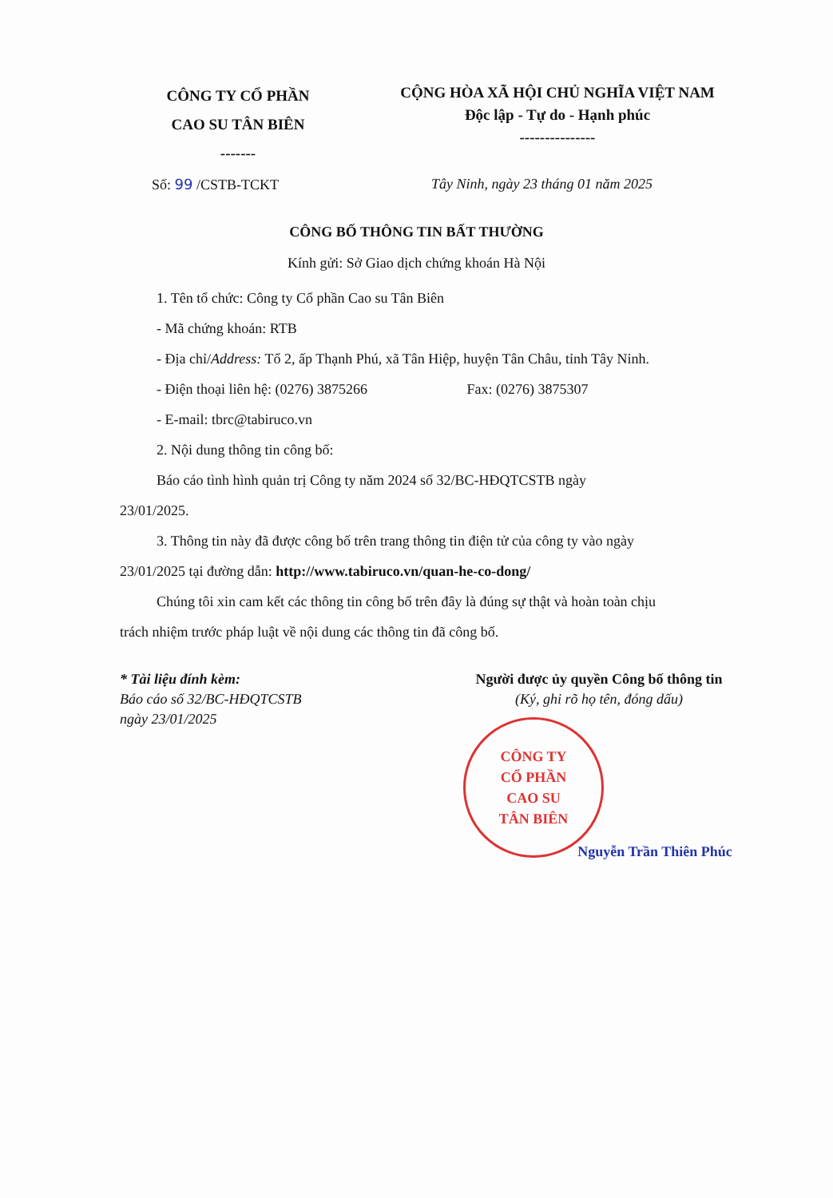CÔNG TY CỔ PHẦN
CAO SU TÂN BIÊN
-------
CỘNG HÒA XÃ HỘI CHỦ NGHĨA VIỆT NAM
Độc lập - Tự do - Hạnh phúc
---------------
Số: 99 /CSTB-TCKT Tây Ninh, ngày 23 tháng 01 năm 2025
CÔNG BỐ THÔNG TIN BẤT THƯỜNG
Kính gửi: Sở Giao dịch chứng khoán Hà Nội
1. Tên tổ chức: Công ty Cổ phần Cao su Tân Biên
- Mã chứng khoán: RTB
- Địa chỉ/Address: Tổ 2, ấp Thạnh Phú, xã Tân Hiệp, huyện Tân Châu, tỉnh Tây Ninh.
- Điện thoại liên hệ: (0276) 3875266 Fax: (0276) 3875307
- E-mail: tbrc@tabiruco.vn
2. Nội dung thông tin công bố:
Báo cáo tình hình quản trị Công ty năm 2024 số 32/BC-HĐQTCSTB ngày
23/01/2025.
3. Thông tin này đã được công bố trên trang thông tin điện tử của công ty vào ngày
23/01/2025 tại đường dẫn: http://www.tabiruco.vn/quan-he-co-dong/
Chúng tôi xin cam kết các thông tin công bố trên đây là đúng sự thật và hoàn toàn chịu
trách nhiệm trước pháp luật về nội dung các thông tin đã công bố.
* Tài liệu đính kèm:
Báo cáo số 32/BC-HĐQTCSTB
ngày 23/01/2025
Người được ủy quyền Công bố thông tin
(Ký, ghi rõ họ tên, đóng dấu)
CÔNG TY
CỔ PHẦN
CAO SU
TÂN BIÊN
Nguyễn Trần Thiên Phúc